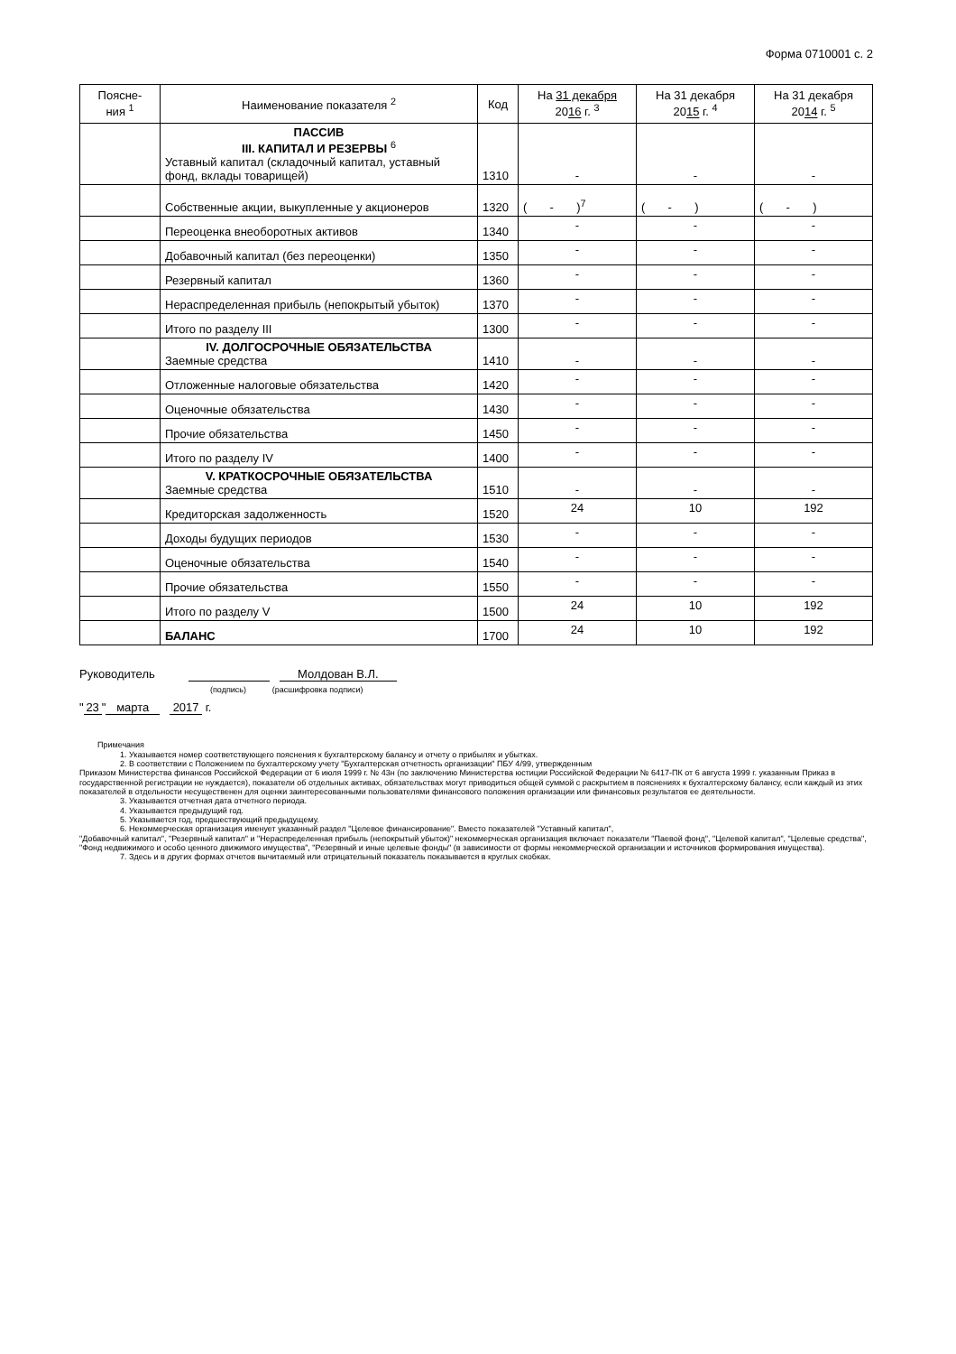Форма 0710001 с. 2
| Поясне- ния <sup>1</sup> | Наименование показателя <sup>2</sup> | Код | На 31 декабря 20 16 г. <sup>3</sup> | На 31 декабря 20 15 г. <sup>4</sup> | На 31 декабря 20 14 г. <sup>5</sup> |
| --- | --- | --- | --- | --- | --- |
| | ПАССИВ III. КАПИТАЛ И РЕЗЕРВЫ <sup>6</sup> Уставный капитал (складочный капитал, уставный фонд, вклады товарищей) | 1310 | - | - | - |
| | Собственные акции, выкупленные у акционеров | 1320 | ( - )<sup>7</sup> | ( - ) | ( - ) |
| | Переоценка внеоборотных активов | 1340 | - | - | - |
| | Добавочный капитал (без переоценки) | 1350 | - | - | - |
| | Резервный капитал | 1360 | - | - | - |
| | Нераспределенная прибыль (непокрытый убыток) | 1370 | - | - | - |
| | Итого по разделу III | 1300 | - | - | - |
| | IV. ДОЛГОСРОЧНЫЕ ОБЯЗАТЕЛЬСТВА Заемные средства | 1410 | - | - | - |
| | Отложенные налоговые обязательства | 1420 | - | - | - |
| | Оценочные обязательства | 1430 | - | - | - |
| | Прочие обязательства | 1450 | - | - | - |
| | Итого по разделу IV | 1400 | - | - | - |
| | V. КРАТКОСРОЧНЫЕ ОБЯЗАТЕЛЬСТВА Заемные средства | 1510 | - | - | - |
| | Кредиторская задолженность | 1520 | 24 | 10 | 192 |
| | Доходы будущих периодов | 1530 | - | - | - |
| | Оценочные обязательства | 1540 | - | - | - |
| | Прочие обязательства | 1550 | - | - | - |
| | Итого по разделу V | 1500 | 24 | 10 | 192 |
| | БАЛАНС | 1700 | 24 | 10 | 192 |
Руководитель Молдован В.Л.
(подпись) (расшифровка подписи)
" 23 " марта 2017 г.
Примечания
1. Указывается номер соответствующего пояснения к бухгалтерскому балансу и отчету о прибылях и убытках.
2. В соответствии с Положением по бухгалтерскому учету "Бухгалтерская отчетность организации" ПБУ 4/99, утвержденным
Приказом Министерства финансов Российской Федерации от 6 июля 1999 г. № 43н (по заключению Министерства юстиции Российской Федерации № 6417-ПК от 6 августа 1999 г. указанным Приказ в государственной регистрации не нуждается), показатели об отдельных активах, обязательствах могут приводиться общей суммой с раскрытием в пояснениях к бухгалтерскому балансу, если каждый из этих показателей в отдельности несущественен для оценки заинтересованными пользователями финансового положения организации или финансовых результатов ее деятельности.
3. Указывается отчетная дата отчетного периода.
4. Указывается предыдущий год.
5. Указывается год, предшествующий предыдущему.
6. Некоммерческая организация именует указанный раздел "Целевое финансирование". Вместо показателей "Уставный капитал",
"Добавочный капитал", "Резервный капитал" и "Нераспределенная прибыль (непокрытый убыток)" некоммерческая организация включает показатели "Паевой фонд", "Целевой капитал", "Целевые средства", "Фонд недвижимого и особо ценного движимого имущества", "Резервный и иные целевые фонды" (в зависимости от формы некоммерческой организации и источников формирования имущества).
7. Здесь и в других формах отчетов вычитаемый или отрицательный показатель показывается в круглых скобках.